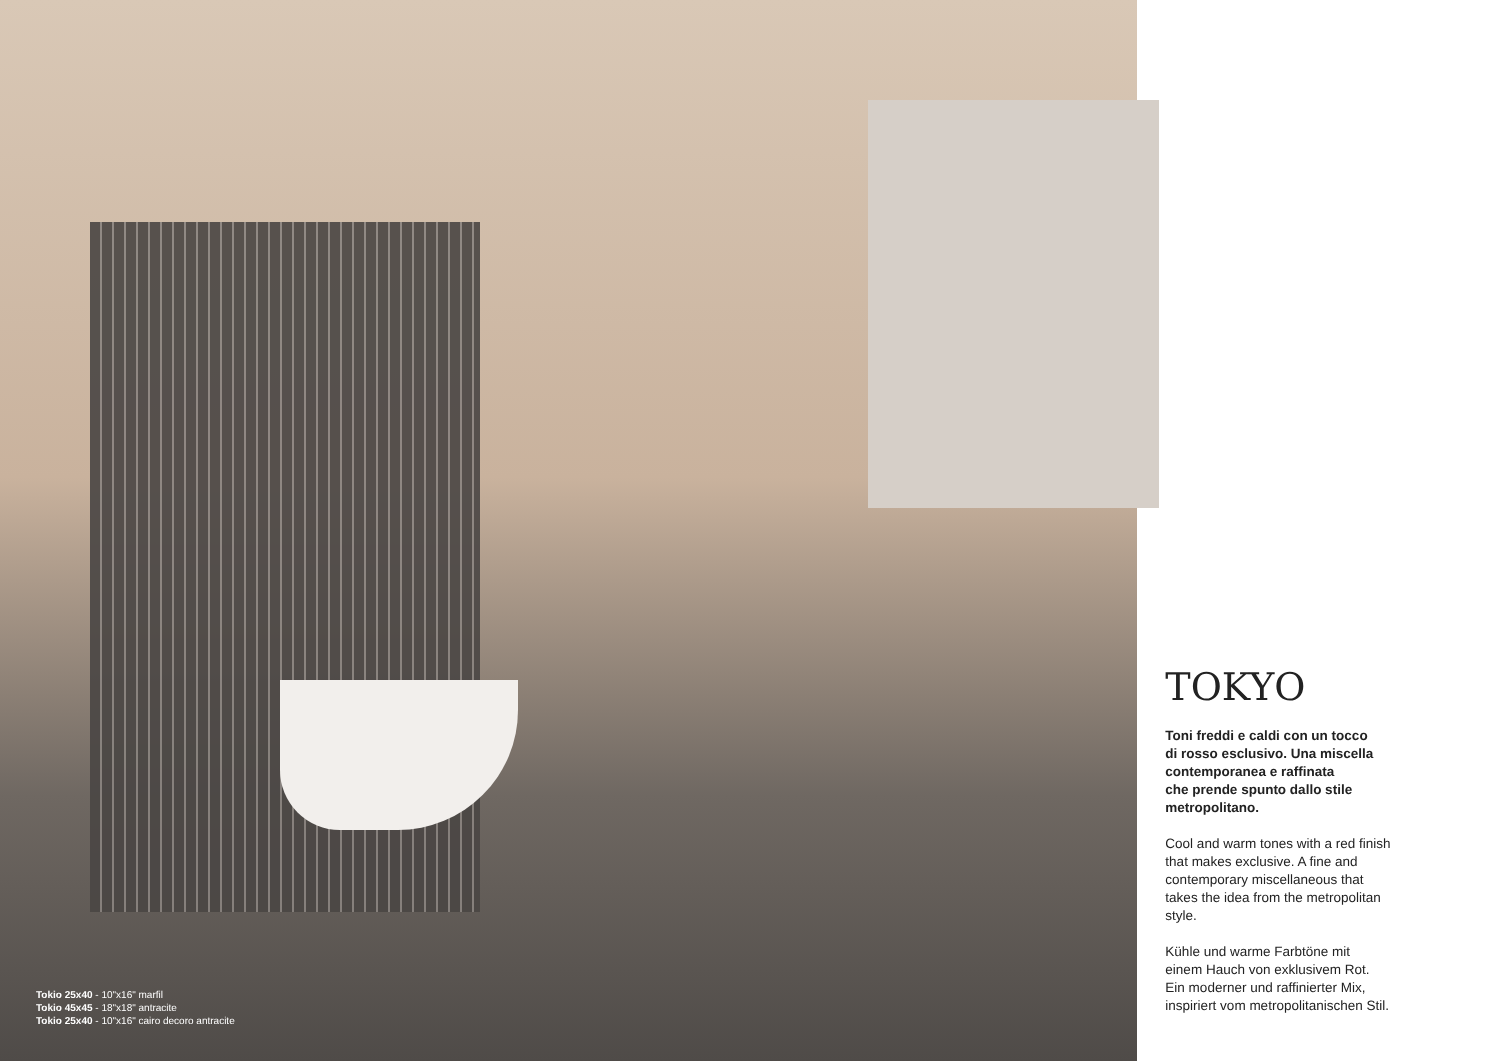Tokio 25x40 - 10"x16" marfil
Tokio 45x45 - 18"x18" antracite
Tokio 25x40 - 10"x16" cairo decoro antracite
TOKYO
Toni freddi e caldi con un tocco
di rosso esclusivo. Una miscella
contemporanea e raffinata
che prende spunto dallo stile
metropolitano.
Cool and warm tones with a red finish
that makes exclusive. A fine and
contemporary miscellaneous that
takes the idea from the metropolitan
style.
Kühle und warme Farbtöne mit
einem Hauch von exklusivem Rot.
Ein moderner und raffinierter Mix,
inspiriert vom metropolitanischen Stil.